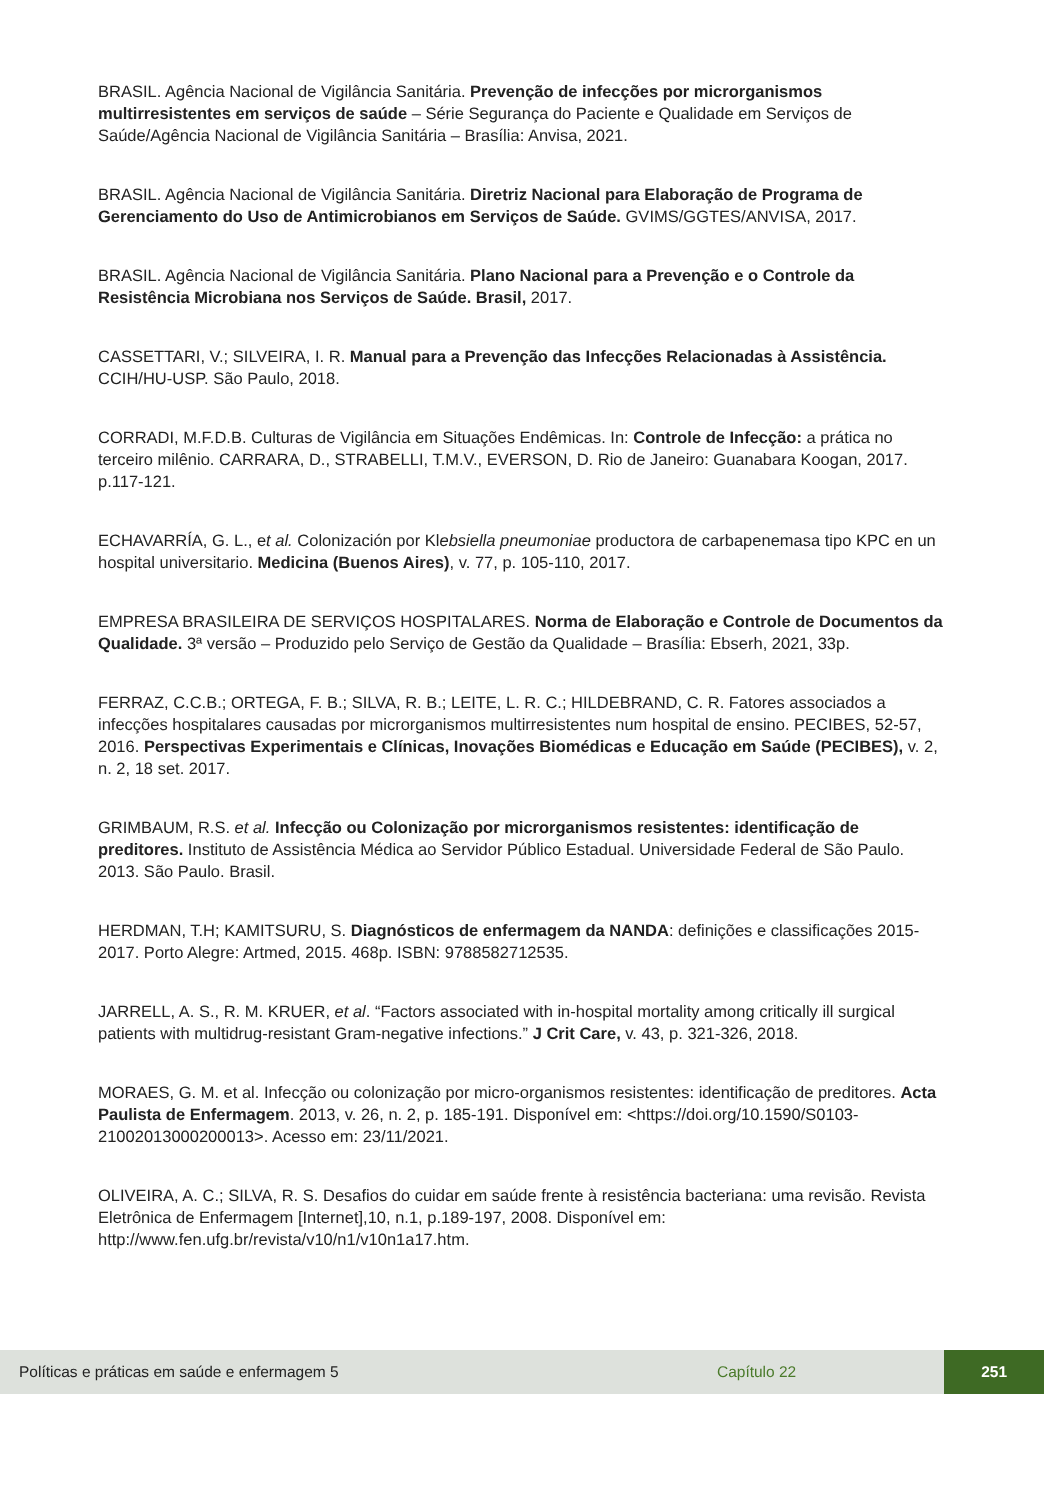BRASIL. Agência Nacional de Vigilância Sanitária. Prevenção de infecções por microrganismos multirresistentes em serviços de saúde – Série Segurança do Paciente e Qualidade em Serviços de Saúde/Agência Nacional de Vigilância Sanitária – Brasília: Anvisa, 2021.
BRASIL. Agência Nacional de Vigilância Sanitária. Diretriz Nacional para Elaboração de Programa de Gerenciamento do Uso de Antimicrobianos em Serviços de Saúde. GVIMS/GGTES/ANVISA, 2017.
BRASIL. Agência Nacional de Vigilância Sanitária. Plano Nacional para a Prevenção e o Controle da Resistência Microbiana nos Serviços de Saúde. Brasil, 2017.
CASSETTARI, V.; SILVEIRA, I. R. Manual para a Prevenção das Infecções Relacionadas à Assistência. CCIH/HU-USP. São Paulo, 2018.
CORRADI, M.F.D.B. Culturas de Vigilância em Situações Endêmicas. In: Controle de Infecção: a prática no terceiro milênio. CARRARA, D., STRABELLI, T.M.V., EVERSON, D. Rio de Janeiro: Guanabara Koogan, 2017. p.117-121.
ECHAVARRÍA, G. L., et al. Colonización por Klebsiella pneumoniae productora de carbapenemasa tipo KPC en un hospital universitario. Medicina (Buenos Aires), v. 77, p. 105-110, 2017.
EMPRESA BRASILEIRA DE SERVIÇOS HOSPITALARES. Norma de Elaboração e Controle de Documentos da Qualidade. 3ª versão – Produzido pelo Serviço de Gestão da Qualidade – Brasília: Ebserh, 2021, 33p.
FERRAZ, C.C.B.; ORTEGA, F. B.; SILVA, R. B.; LEITE, L. R. C.; HILDEBRAND, C. R. Fatores associados a infecções hospitalares causadas por microrganismos multirresistentes num hospital de ensino. PECIBES, 52-57, 2016. Perspectivas Experimentais e Clínicas, Inovações Biomédicas e Educação em Saúde (PECIBES), v. 2, n. 2, 18 set. 2017.
GRIMBAUM, R.S. et al. Infecção ou Colonização por microrganismos resistentes: identificação de preditores. Instituto de Assistência Médica ao Servidor Público Estadual. Universidade Federal de São Paulo. 2013. São Paulo. Brasil.
HERDMAN, T.H; KAMITSURU, S. Diagnósticos de enfermagem da NANDA: definições e classificações 2015-2017. Porto Alegre: Artmed, 2015. 468p. ISBN: 9788582712535.
JARRELL, A. S., R. M. KRUER, et al. “Factors associated with in-hospital mortality among critically ill surgical patients with multidrug-resistant Gram-negative infections.” J Crit Care, v. 43, p. 321-326, 2018.
MORAES, G. M. et al. Infecção ou colonização por micro-organismos resistentes: identificação de preditores. Acta Paulista de Enfermagem. 2013, v. 26, n. 2, p. 185-191. Disponível em: <https://doi.org/10.1590/S0103-21002013000200013>. Acesso em: 23/11/2021.
OLIVEIRA, A. C.; SILVA, R. S. Desafios do cuidar em saúde frente à resistência bacteriana: uma revisão. Revista Eletrônica de Enfermagem [Internet],10, n.1, p.189-197, 2008. Disponível em: http://www.fen.ufg.br/revista/v10/n1/v10n1a17.htm.
Políticas e práticas em saúde e enfermagem 5 Capítulo 22 251